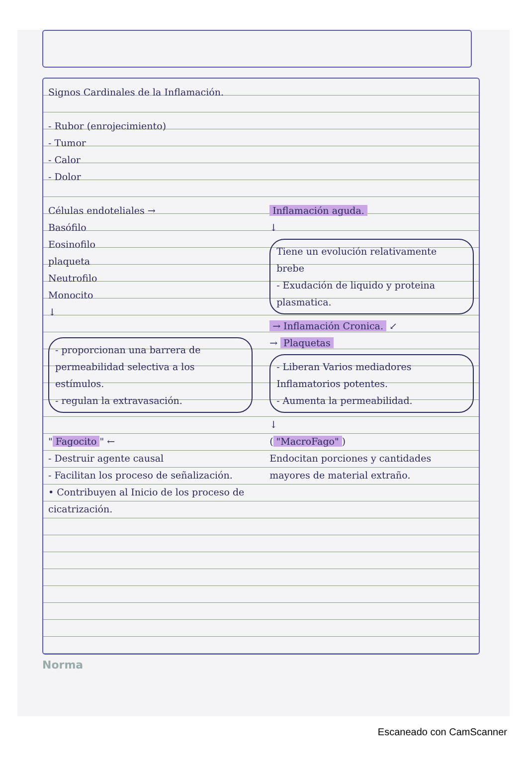Signos Cardinales de la Inflamación.
- Rubor (enrojecimiento)
- Tumor
- Calor
- Dolor
Células endoteliales →
Basófilo
Eosinofilo
plaqueta
Neutrofilo
Monocito
↓
Inflamación aguda.
↓
Tiene un evolución relativamente brebe
- Exudación de liquido y proteina plasmatica.
→ Inflamación Cronica. ↙
- proporcionan una barrera de permeabilidad selectiva a los estímulos.
- regulan la extravasación.
→ Plaquetas
- Liberan Varios mediadores Inflamatorios potentes.
- Aumenta la permeabilidad.
↓
" Fagocito " ← ("MacroFago")
- Destruir agente causal
- Facilitan los proceso de señalización.
• Contribuyen al Inicio de los proceso de cicatrización.
Endocitan porciones y cantidades mayores de material extraño.
Norma
Escaneado con CamScanner